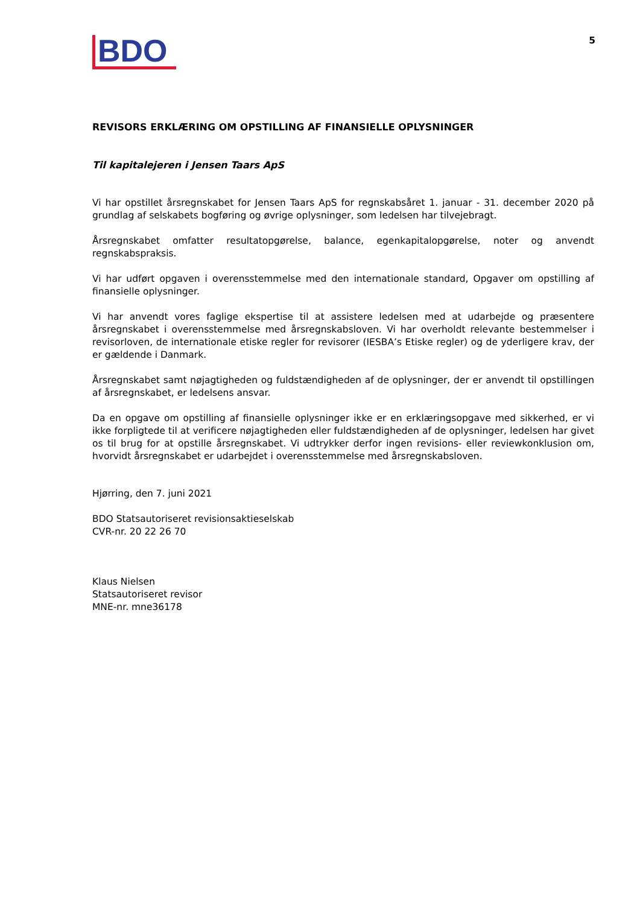BDO
5
REVISORS ERKLÆRING OM OPSTILLING AF FINANSIELLE OPLYSNINGER
Til kapitalejeren i Jensen Taars ApS
Vi har opstillet årsregnskabet for Jensen Taars ApS for regnskabsåret 1. januar - 31. december 2020 på grundlag af selskabets bogføring og øvrige oplysninger, som ledelsen har tilvejebragt.
Årsregnskabet omfatter resultatopgørelse, balance, egenkapitalopgørelse, noter og anvendt regnskabspraksis.
Vi har udført opgaven i overensstemmelse med den internationale standard, Opgaver om opstilling af finansielle oplysninger.
Vi har anvendt vores faglige ekspertise til at assistere ledelsen med at udarbejde og præsentere årsregnskabet i overensstemmelse med årsregnskabsloven. Vi har overholdt relevante bestemmelser i revisorloven, de internationale etiske regler for revisorer (IESBA’s Etiske regler) og de yderligere krav, der er gældende i Danmark.
Årsregnskabet samt nøjagtigheden og fuldstændigheden af de oplysninger, der er anvendt til opstillingen af årsregnskabet, er ledelsens ansvar.
Da en opgave om opstilling af finansielle oplysninger ikke er en erklæringsopgave med sikkerhed, er vi ikke forpligtede til at verificere nøjagtigheden eller fuldstændigheden af de oplysninger, ledelsen har givet os til brug for at opstille årsregnskabet. Vi udtrykker derfor ingen revisions- eller reviewkonklusion om, hvorvidt årsregnskabet er udarbejdet i overensstemmelse med årsregnskabsloven.
Hjørring, den 7. juni 2021
BDO Statsautoriseret revisionsaktieselskab
CVR-nr. 20 22 26 70
Klaus Nielsen
Statsautoriseret revisor
MNE-nr. mne36178